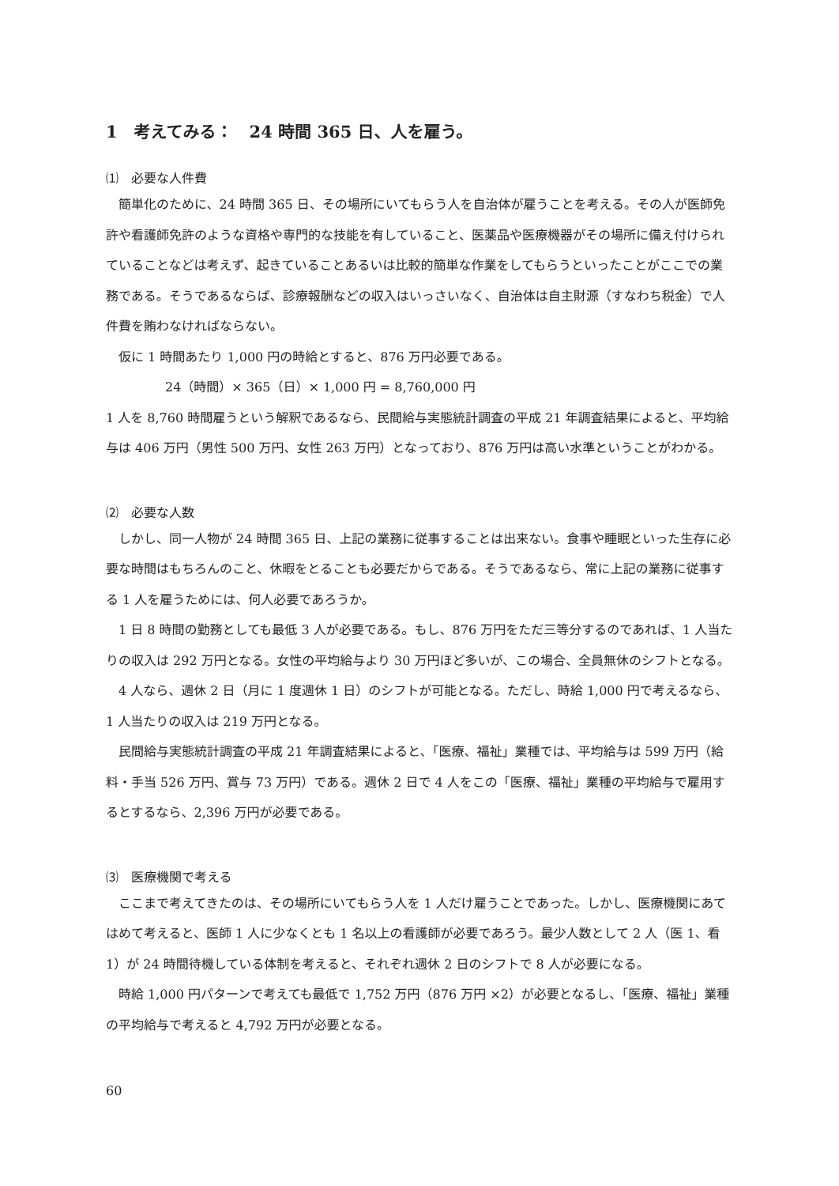1　考えてみる：　24 時間 365 日、人を雇う。
⑴　必要な人件費
簡単化のために、24 時間 365 日、その場所にいてもらう人を自治体が雇うことを考える。その人が医師免許や看護師免許のような資格や専門的な技能を有していること、医薬品や医療機器がその場所に備え付けられていることなどは考えず、起きていることあるいは比較的簡単な作業をしてもらうといったことがここでの業務である。そうであるならば、診療報酬などの収入はいっさいなく、自治体は自主財源（すなわち税金）で人件費を賄わなければならない。
仮に 1 時間あたり 1,000 円の時給とすると、876 万円必要である。
24（時間）× 365（日）× 1,000 円 = 8,760,000 円
1 人を 8,760 時間雇うという解釈であるなら、民間給与実態統計調査の平成 21 年調査結果によると、平均給与は 406 万円（男性 500 万円、女性 263 万円）となっており、876 万円は高い水準ということがわかる。
⑵　必要な人数
しかし、同一人物が 24 時間 365 日、上記の業務に従事することは出来ない。食事や睡眠といった生存に必要な時間はもちろんのこと、休暇をとることも必要だからである。そうであるなら、常に上記の業務に従事する 1 人を雇うためには、何人必要であろうか。
1 日 8 時間の勤務としても最低 3 人が必要である。もし、876 万円をただ三等分するのであれば、1 人当たりの収入は 292 万円となる。女性の平均給与より 30 万円ほど多いが、この場合、全員無休のシフトとなる。
4 人なら、週休 2 日（月に 1 度週休 1 日）のシフトが可能となる。ただし、時給 1,000 円で考えるなら、1 人当たりの収入は 219 万円となる。
民間給与実態統計調査の平成 21 年調査結果によると、「医療、福祉」業種では、平均給与は 599 万円（給料・手当 526 万円、賞与 73 万円）である。週休 2 日で 4 人をこの「医療、福祉」業種の平均給与で雇用するとするなら、2,396 万円が必要である。
⑶　医療機関で考える
ここまで考えてきたのは、その場所にいてもらう人を 1 人だけ雇うことであった。しかし、医療機関にあてはめて考えると、医師 1 人に少なくとも 1 名以上の看護師が必要であろう。最少人数として 2 人（医 1、看 1）が 24 時間待機している体制を考えると、それぞれ週休 2 日のシフトで 8 人が必要になる。
時給 1,000 円パターンで考えても最低で 1,752 万円（876 万円 ×2）が必要となるし、「医療、福祉」業種の平均給与で考えると 4,792 万円が必要となる。
60